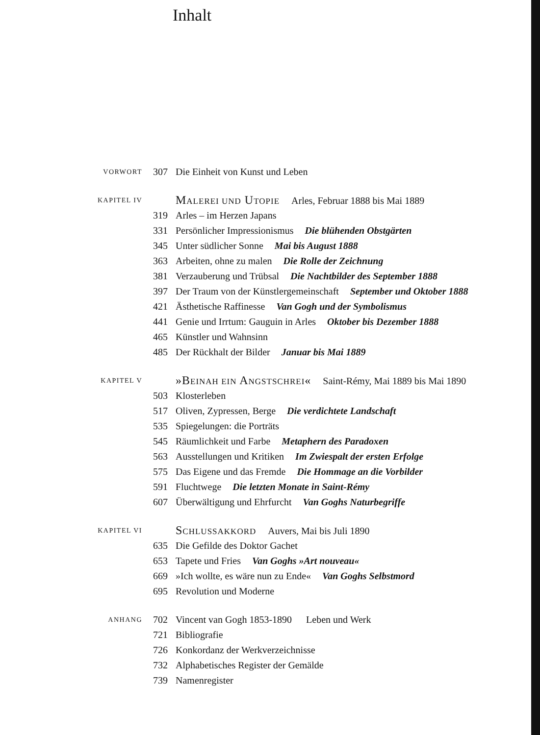Inhalt
| VORWORT | 307 | Die Einheit von Kunst und Leben |
| KAPITEL IV | | M ALEREI UND U TOPIE Arles, Februar 1888 bis Mai 1889 |
| | 319 | Arles – im Herzen Japans |
| | 331 | Persönlicher Impressionismus Die blühenden Obstgärten |
| | 345 | Unter südlicher Sonne Mai bis August 1888 |
| | 363 | Arbeiten, ohne zu malen Die Rolle der Zeichnung |
| | 381 | Verzauberung und Trübsal Die Nachtbilder des September 1888 |
| | 397 | Der Traum von der Künstlergemeinschaft September und Oktober 1888 |
| | 421 | Ästhetische Raffinesse Van Gogh und der Symbolismus |
| | 441 | Genie und Irrtum: Gauguin in Arles Oktober bis Dezember 1888 |
| | 465 | Künstler und Wahnsinn |
| | 485 | Der Rückhalt der Bilder Januar bis Mai 1889 |
| KAPITEL V | | »B EINAH EIN A NGSTSCHREI « Saint-Rémy, Mai 1889 bis Mai 1890 |
| | 503 | Klosterleben |
| | 517 | Oliven, Zypressen, Berge Die verdichtete Landschaft |
| | 535 | Spiegelungen: die Porträts |
| | 545 | Räumlichkeit und Farbe Metaphern des Paradoxen |
| | 563 | Ausstellungen und Kritiken Im Zwiespalt der ersten Erfolge |
| | 575 | Das Eigene und das Fremde Die Hommage an die Vorbilder |
| | 591 | Fluchtwege Die letzten Monate in Saint-Rémy |
| | 607 | Überwältigung und Ehrfurcht Van Goghs Naturbegriffe |
| KAPITEL VI | | S CHLUSSAKKORD Auvers, Mai bis Juli 1890 |
| | 635 | Die Gefilde des Doktor Gachet |
| | 653 | Tapete und Fries Van Goghs »Art nouveau« |
| | 669 | »Ich wollte, es wäre nun zu Ende« Van Goghs Selbstmord |
| | 695 | Revolution und Moderne |
| ANHANG | 702 | Vincent van Gogh 1853-1890 Leben und Werk |
| | 721 | Bibliografie |
| | 726 | Konkordanz der Werkverzeichnisse |
| | 732 | Alphabetisches Register der Gemälde |
| | 739 | Namenregister |